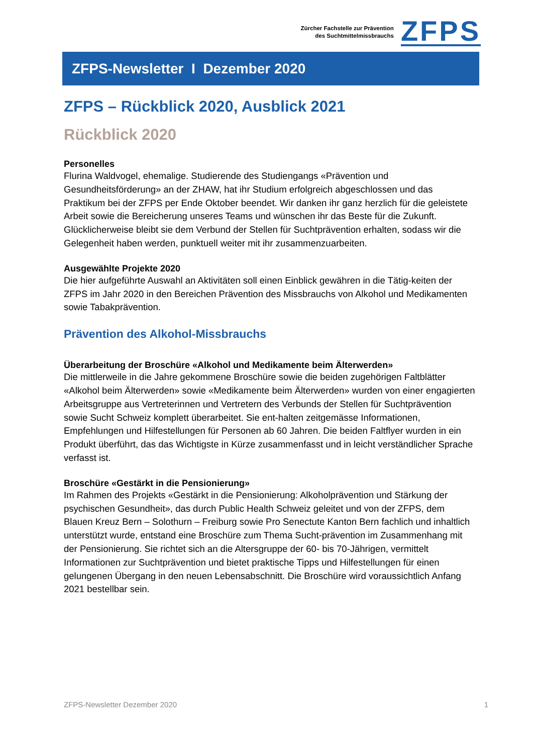Zürcher Fachstelle zur Prävention
des Suchtmittelmissbrauchs
ZFPS
ZFPS-Newsletter I Dezember 2020
ZFPS – Rückblick 2020, Ausblick 2021
Rückblick 2020
Personelles
Flurina Waldvogel, ehemalige. Studierende des Studiengangs «Prävention und Gesundheitsförderung» an der ZHAW, hat ihr Studium erfolgreich abgeschlossen und das Praktikum bei der ZFPS per Ende Oktober beendet. Wir danken ihr ganz herzlich für die geleistete Arbeit sowie die Bereicherung unseres Teams und wünschen ihr das Beste für die Zukunft. Glücklicherweise bleibt sie dem Verbund der Stellen für Suchtprävention erhalten, sodass wir die Gelegenheit haben werden, punktuell weiter mit ihr zusammenzuarbeiten.
Ausgewählte Projekte 2020
Die hier aufgeführte Auswahl an Aktivitäten soll einen Einblick gewähren in die Tätig-keiten der ZFPS im Jahr 2020 in den Bereichen Prävention des Missbrauchs von Alkohol und Medikamenten sowie Tabakprävention.
Prävention des Alkohol-Missbrauchs
Überarbeitung der Broschüre «Alkohol und Medikamente beim Älterwerden»
Die mittlerweile in die Jahre gekommene Broschüre sowie die beiden zugehörigen Faltblätter «Alkohol beim Älterwerden» sowie «Medikamente beim Älterwerden» wurden von einer engagierten Arbeitsgruppe aus Vertreterinnen und Vertretern des Verbunds der Stellen für Suchtprävention sowie Sucht Schweiz komplett überarbeitet. Sie ent-halten zeitgemässe Informationen, Empfehlungen und Hilfestellungen für Personen ab 60 Jahren. Die beiden Faltflyer wurden in ein Produkt überführt, das das Wichtigste in Kürze zusammenfasst und in leicht verständlicher Sprache verfasst ist.
Broschüre «Gestärkt in die Pensionierung»
Im Rahmen des Projekts «Gestärkt in die Pensionierung: Alkoholprävention und Stärkung der psychischen Gesundheit», das durch Public Health Schweiz geleitet und von der ZFPS, dem Blauen Kreuz Bern – Solothurn – Freiburg sowie Pro Senectute Kanton Bern fachlich und inhaltlich unterstützt wurde, entstand eine Broschüre zum Thema Sucht-prävention im Zusammenhang mit der Pensionierung. Sie richtet sich an die Altersgruppe der 60- bis 70-Jährigen, vermittelt Informationen zur Suchtprävention und bietet praktische Tipps und Hilfestellungen für einen gelungenen Übergang in den neuen Lebensabschnitt. Die Broschüre wird voraussichtlich Anfang 2021 bestellbar sein.
ZFPS-Newsletter Dezember 2020 1